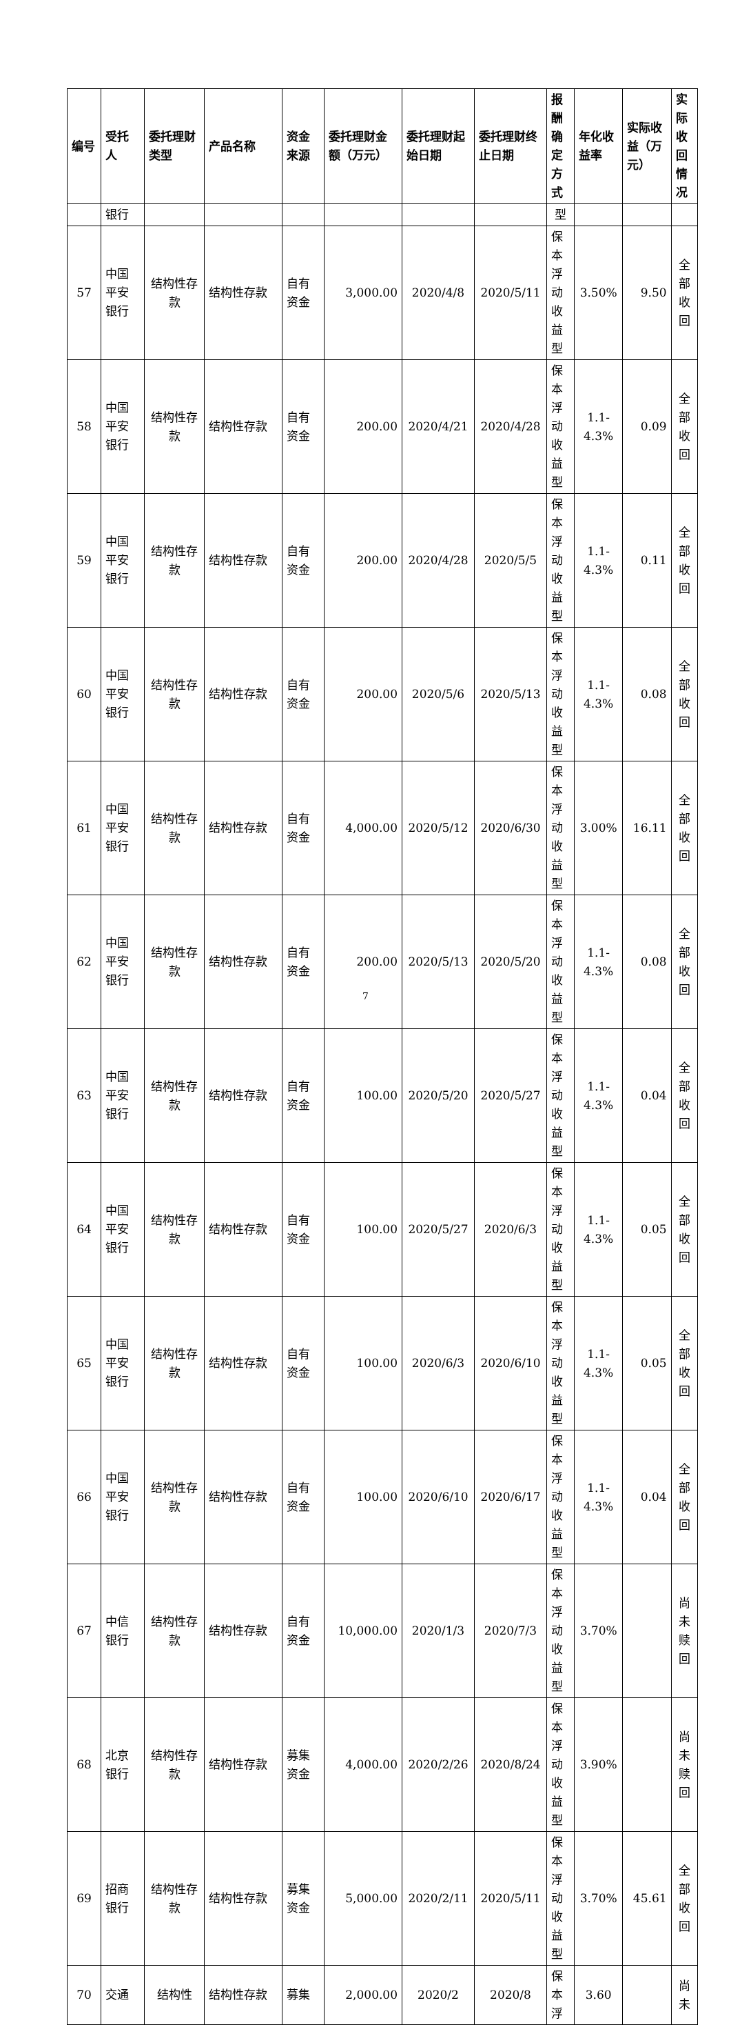| 编号 | 受托人 | 委托理财类型 | 产品名称 | 资金来源 | 委托理财金额（万元） | 委托理财起始日期 | 委托理财终止日期 | 报酬确定方式 | 年化收益率 | 实际收益（万元） | 实际收回情况 |
| --- | --- | --- | --- | --- | --- | --- | --- | --- | --- | --- | --- |
| | 银行 | | | | | | | 型 | | | |
| 57 | 中国平安银行 | 结构性存款 | 结构性存款 | 自有资金 | 3,000.00 | 2020/4/8 | 2020/5/11 | 保本浮动收益型 | 3.50% | 9.50 | 全部收回 |
| 58 | 中国平安银行 | 结构性存款 | 结构性存款 | 自有资金 | 200.00 | 2020/4/21 | 2020/4/28 | 保本浮动收益型 | 1.1-4.3% | 0.09 | 全部收回 |
| 59 | 中国平安银行 | 结构性存款 | 结构性存款 | 自有资金 | 200.00 | 2020/4/28 | 2020/5/5 | 保本浮动收益型 | 1.1-4.3% | 0.11 | 全部收回 |
| 60 | 中国平安银行 | 结构性存款 | 结构性存款 | 自有资金 | 200.00 | 2020/5/6 | 2020/5/13 | 保本浮动收益型 | 1.1-4.3% | 0.08 | 全部收回 |
| 61 | 中国平安银行 | 结构性存款 | 结构性存款 | 自有资金 | 4,000.00 | 2020/5/12 | 2020/6/30 | 保本浮动收益型 | 3.00% | 16.11 | 全部收回 |
| 62 | 中国平安银行 | 结构性存款 | 结构性存款 | 自有资金 | 200.00 | 2020/5/13 | 2020/5/20 | 保本浮动收益型 | 1.1-4.3% | 0.08 | 全部收回 |
| 63 | 中国平安银行 | 结构性存款 | 结构性存款 | 自有资金 | 100.00 | 2020/5/20 | 2020/5/27 | 保本浮动收益型 | 1.1-4.3% | 0.04 | 全部收回 |
| 64 | 中国平安银行 | 结构性存款 | 结构性存款 | 自有资金 | 100.00 | 2020/5/27 | 2020/6/3 | 保本浮动收益型 | 1.1-4.3% | 0.05 | 全部收回 |
| 65 | 中国平安银行 | 结构性存款 | 结构性存款 | 自有资金 | 100.00 | 2020/6/3 | 2020/6/10 | 保本浮动收益型 | 1.1-4.3% | 0.05 | 全部收回 |
| 66 | 中国平安银行 | 结构性存款 | 结构性存款 | 自有资金 | 100.00 | 2020/6/10 | 2020/6/17 | 保本浮动收益型 | 1.1-4.3% | 0.04 | 全部收回 |
| 67 | 中信银行 | 结构性存款 | 结构性存款 | 自有资金 | 10,000.00 | 2020/1/3 | 2020/7/3 | 保本浮动收益型 | 3.70% | | 尚未赎回 |
| 68 | 北京银行 | 结构性存款 | 结构性存款 | 募集资金 | 4,000.00 | 2020/2/26 | 2020/8/24 | 保本浮动收益型 | 3.90% | | 尚未赎回 |
| 69 | 招商银行 | 结构性存款 | 结构性存款 | 募集资金 | 5,000.00 | 2020/2/11 | 2020/5/11 | 保本浮动收益型 | 3.70% | 45.61 | 全部收回 |
| 70 | 交通 | 结构性 | 结构性存款 | 募集 | 2,000.00 | 2020/2 | 2020/8 | 保本浮 | 3.60 | | 尚未 |
7